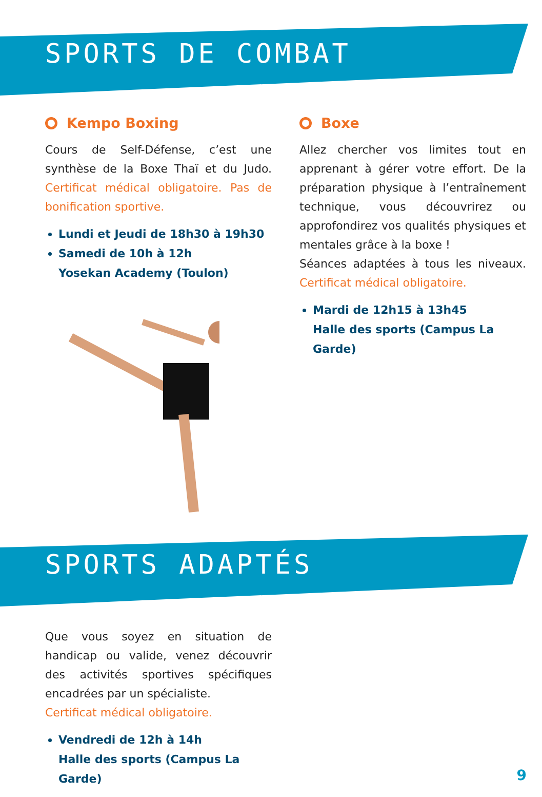SPORTS DE COMBAT
Kempo Boxing
Cours de Self-Défense, c’est une synthèse de la Boxe Thaï et du Judo. Certificat médical obligatoire. Pas de bonification sportive.
Lundi et Jeudi de 18h30 à 19h30
Samedi de 10h à 12h
Yosekan Academy (Toulon)
Boxe
Allez chercher vos limites tout en apprenant à gérer votre effort. De la préparation physique à l’entraînement technique, vous découvrirez ou approfondirez vos qualités physiques et mentales grâce à la boxe !
Séances adaptées à tous les niveaux. Certificat médical obligatoire.
Mardi de 12h15 à 13h45
Halle des sports (Campus La Garde)
SPORTS ADAPTÉS
Que vous soyez en situation de handicap ou valide, venez découvrir des activités sportives spécifiques encadrées par un spécialiste.
Certificat médical obligatoire.
Vendredi de 12h à 14h
Halle des sports (Campus La Garde)
9